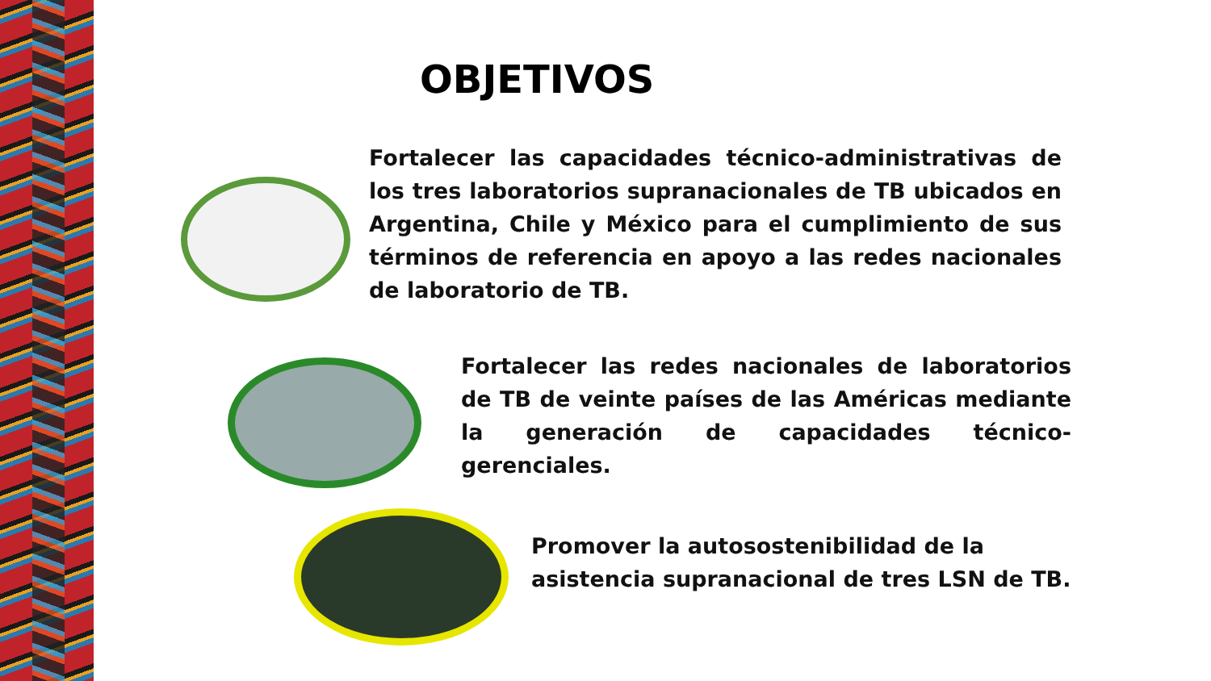OBJETIVOS
Fortalecer las capacidades técnico-administrativas de los tres laboratorios supranacionales de TB ubicados en Argentina, Chile y México para el cumplimiento de sus términos de referencia en apoyo a las redes nacionales de laboratorio de TB.
Fortalecer las redes nacionales de laboratorios de TB de veinte países de las Américas mediante la generación de capacidades técnico-gerenciales.
Promover la autosostenibilidad de la asistencia supranacional de tres LSN de TB.